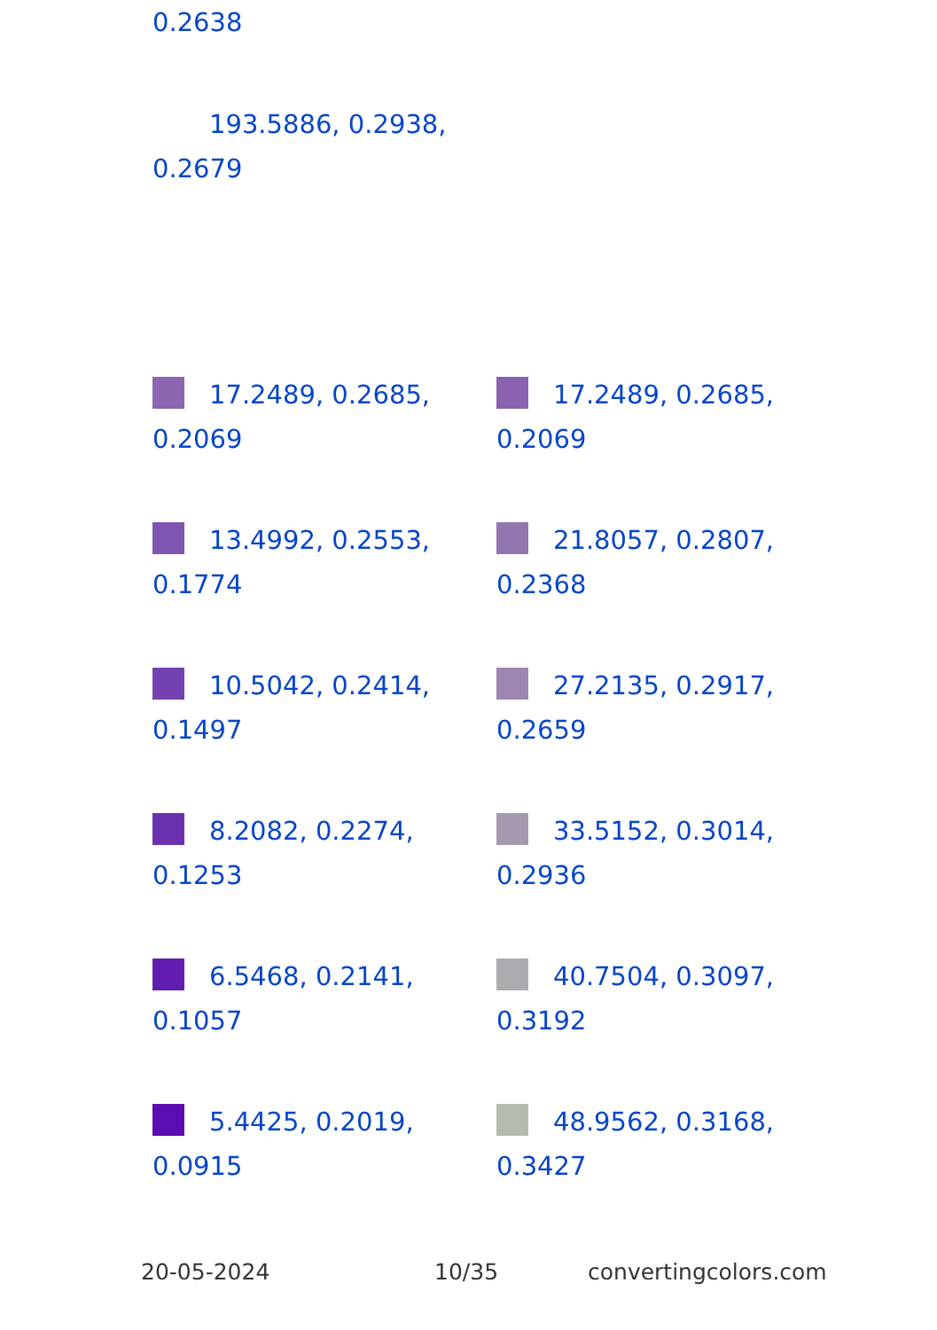0.2638
193.5886, 0.2938, 0.2679
17.2489, 0.2685, 0.2069
17.2489, 0.2685, 0.2069
13.4992, 0.2553, 0.1774
21.8057, 0.2807, 0.2368
10.5042, 0.2414, 0.1497
27.2135, 0.2917, 0.2659
8.2082, 0.2274, 0.1253
33.5152, 0.3014, 0.2936
6.5468, 0.2141, 0.1057
40.7504, 0.3097, 0.3192
5.4425, 0.2019, 0.0915
48.9562, 0.3168, 0.3427
20-05-2024 10/35 convertingcolors.com